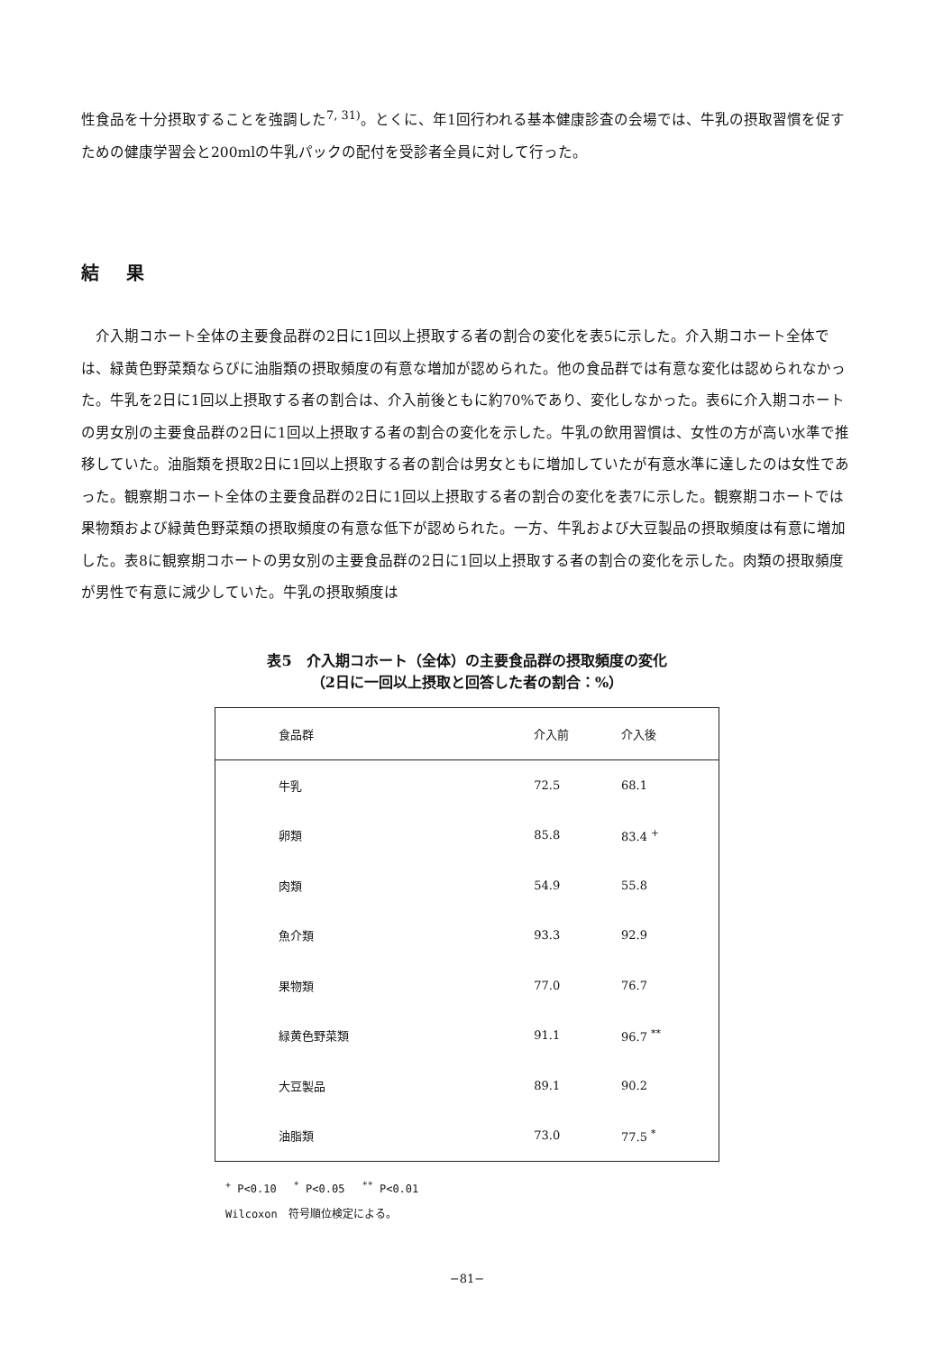性食品を十分摂取することを強調した<sup>7, 31)</sup>。とくに、年1回行われる基本健康診査の会場では、牛乳の摂取習慣を促すための健康学習会と200mlの牛乳パックの配付を受診者全員に対して行った。
結果
　介入期コホート全体の主要食品群の2日に1回以上摂取する者の割合の変化を表5に示した。介入期コホート全体では、緑黄色野菜類ならびに油脂類の摂取頻度の有意な増加が認められた。他の食品群では有意な変化は認められなかった。牛乳を2日に1回以上摂取する者の割合は、介入前後ともに約70%であり、変化しなかった。表6に介入期コホートの男女別の主要食品群の2日に1回以上摂取する者の割合の変化を示した。牛乳の飲用習慣は、女性の方が高い水準で推移していた。油脂類を摂取2日に1回以上摂取する者の割合は男女ともに増加していたが有意水準に達したのは女性であった。観察期コホート全体の主要食品群の2日に1回以上摂取する者の割合の変化を表7に示した。観察期コホートでは果物類および緑黄色野菜類の摂取頻度の有意な低下が認められた。一方、牛乳および大豆製品の摂取頻度は有意に増加した。表8に観察期コホートの男女別の主要食品群の2日に1回以上摂取する者の割合の変化を示した。肉類の摂取頻度が男性で有意に減少していた。牛乳の摂取頻度は
表5　介入期コホート（全体）の主要食品群の摂取頻度の変化
（2日に一回以上摂取と回答した者の割合：%）
| 食品群 | 介入前 | 介入後 |
| --- | --- | --- |
| 牛乳 | 72.5 | 68.1 |
| 卵類 | 85.8 | 83.4 <sup>+</sup> |
| 肉類 | 54.9 | 55.8 |
| 魚介類 | 93.3 | 92.9 |
| 果物類 | 77.0 | 76.7 |
| 緑黄色野菜類 | 91.1 | 96.7 <sup>**</sup> |
| 大豆製品 | 89.1 | 90.2 |
| 油脂類 | 73.0 | 77.5 <sup>*</sup> |
<sup>+</sup> P<0.10　 <sup>*</sup> P<0.05　 <sup>**</sup> P<0.01
Wilcoxon　符号順位検定による。
−81−